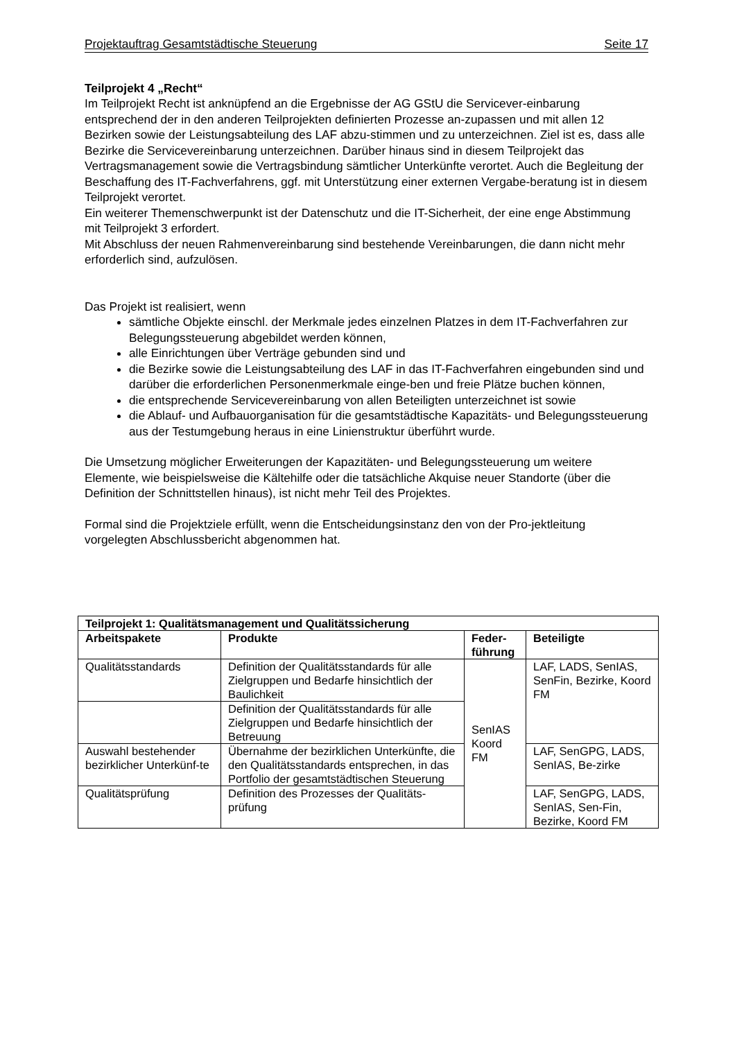Projektauftrag Gesamtstädtische Steuerung Seite 17
Teilprojekt 4 „Recht“
Im Teilprojekt Recht ist anknüpfend an die Ergebnisse der AG GStU die Servicever-einbarung entsprechend der in den anderen Teilprojekten definierten Prozesse an-zupassen und mit allen 12 Bezirken sowie der Leistungsabteilung des LAF abzu-stimmen und zu unterzeichnen. Ziel ist es, dass alle Bezirke die Servicevereinbarung unterzeichnen. Darüber hinaus sind in diesem Teilprojekt das Vertragsmanagement sowie die Vertragsbindung sämtlicher Unterkünfte verortet. Auch die Begleitung der Beschaffung des IT-Fachverfahrens, ggf. mit Unterstützung einer externen Vergabe-beratung ist in diesem Teilprojekt verortet.
Ein weiterer Themenschwerpunkt ist der Datenschutz und die IT-Sicherheit, der eine enge Abstimmung mit Teilprojekt 3 erfordert.
Mit Abschluss der neuen Rahmenvereinbarung sind bestehende Vereinbarungen, die dann nicht mehr erforderlich sind, aufzulösen.
Das Projekt ist realisiert, wenn
sämtliche Objekte einschl. der Merkmale jedes einzelnen Platzes in dem IT-Fachverfahren zur Belegungssteuerung abgebildet werden können,
alle Einrichtungen über Verträge gebunden sind und
die Bezirke sowie die Leistungsabteilung des LAF in das IT-Fachverfahren eingebunden sind und darüber die erforderlichen Personenmerkmale einge-ben und freie Plätze buchen können,
die entsprechende Servicevereinbarung von allen Beteiligten unterzeichnet ist sowie
die Ablauf- und Aufbauorganisation für die gesamtstädtische Kapazitäts- und Belegungssteuerung aus der Testumgebung heraus in eine Linienstruktur überführt wurde.
Die Umsetzung möglicher Erweiterungen der Kapazitäten- und Belegungssteuerung um weitere Elemente, wie beispielsweise die Kältehilfe oder die tatsächliche Akquise neuer Standorte (über die Definition der Schnittstellen hinaus), ist nicht mehr Teil des Projektes.
Formal sind die Projektziele erfüllt, wenn die Entscheidungsinstanz den von der Pro-jektleitung vorgelegten Abschlussbericht abgenommen hat.
| Teilprojekt 1: Qualitätsmanagement und Qualitätssicherung | | | |
| --- | --- | --- | --- |
| Arbeitspakete | Produkte | Feder-führung | Beteiligte |
| Qualitätsstandards | Definition der Qualitätsstandards für alle Zielgruppen und Bedarfe hinsichtlich der Baulichkeit | SenIAS Koord FM | LAF, LADS, SenIAS, SenFin, Bezirke, Koord FM |
| | Definition der Qualitätsstandards für alle Zielgruppen und Bedarfe hinsichtlich der Betreuung | | |
| Auswahl bestehender bezirklicher Unterkünf-te | Übernahme der bezirklichen Unterkünfte, die den Qualitätsstandards entsprechen, in das Portfolio der gesamtstädtischen Steuerung | | LAF, SenGPG, LADS, SenIAS, Be-zirke |
| Qualitätsprüfung | Definition des Prozesses der Qualitäts-prüfung | | LAF, SenGPG, LADS, SenIAS, Sen-Fin, Bezirke, Koord FM |